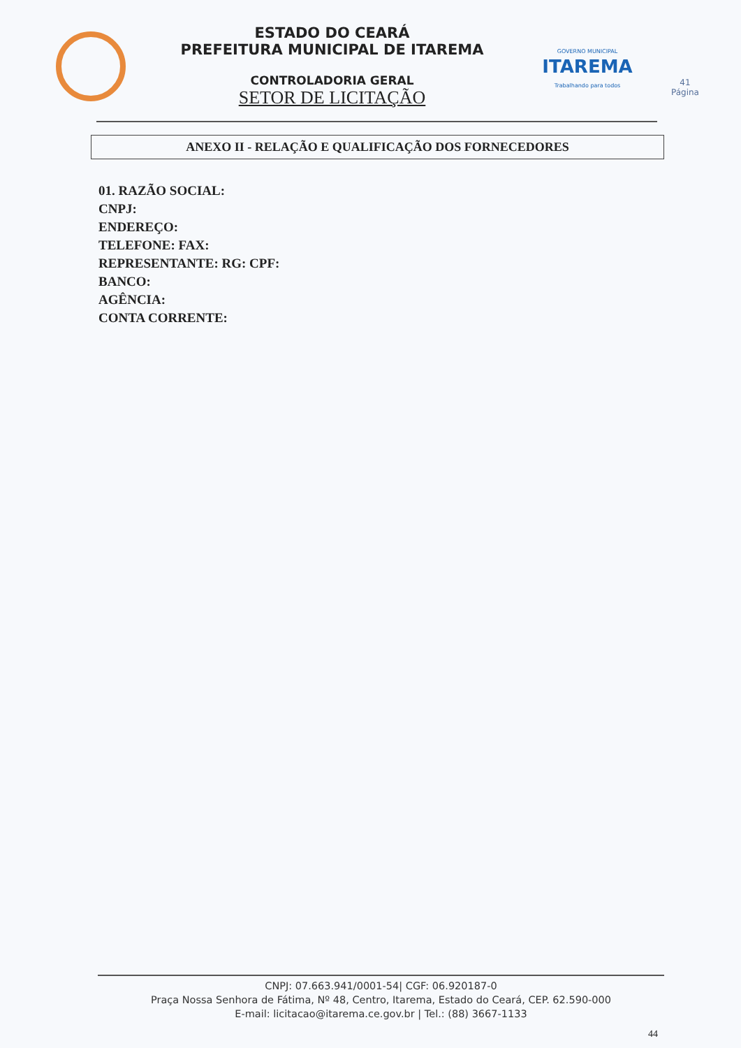ESTADO DO CEARÁ
PREFEITURA MUNICIPAL DE ITAREMA
CONTROLADORIA GERAL
SETOR DE LICITAÇÃO
GOVERNO MUNICIPAL
ITAREMA
Trabalhando para todos
41
Página
ANEXO II - RELAÇÃO E QUALIFICAÇÃO DOS FORNECEDORES
01. RAZÃO SOCIAL:
CNPJ:
ENDEREÇO:
TELEFONE: FAX:
REPRESENTANTE: RG: CPF:
BANCO:
AGÊNCIA:
CONTA CORRENTE:
CNPJ: 07.663.941/0001-54| CGF: 06.920187-0
Praça Nossa Senhora de Fátima, Nº 48, Centro, Itarema, Estado do Ceará, CEP. 62.590-000
E-mail: licitacao@itarema.ce.gov.br | Tel.: (88) 3667-1133
44